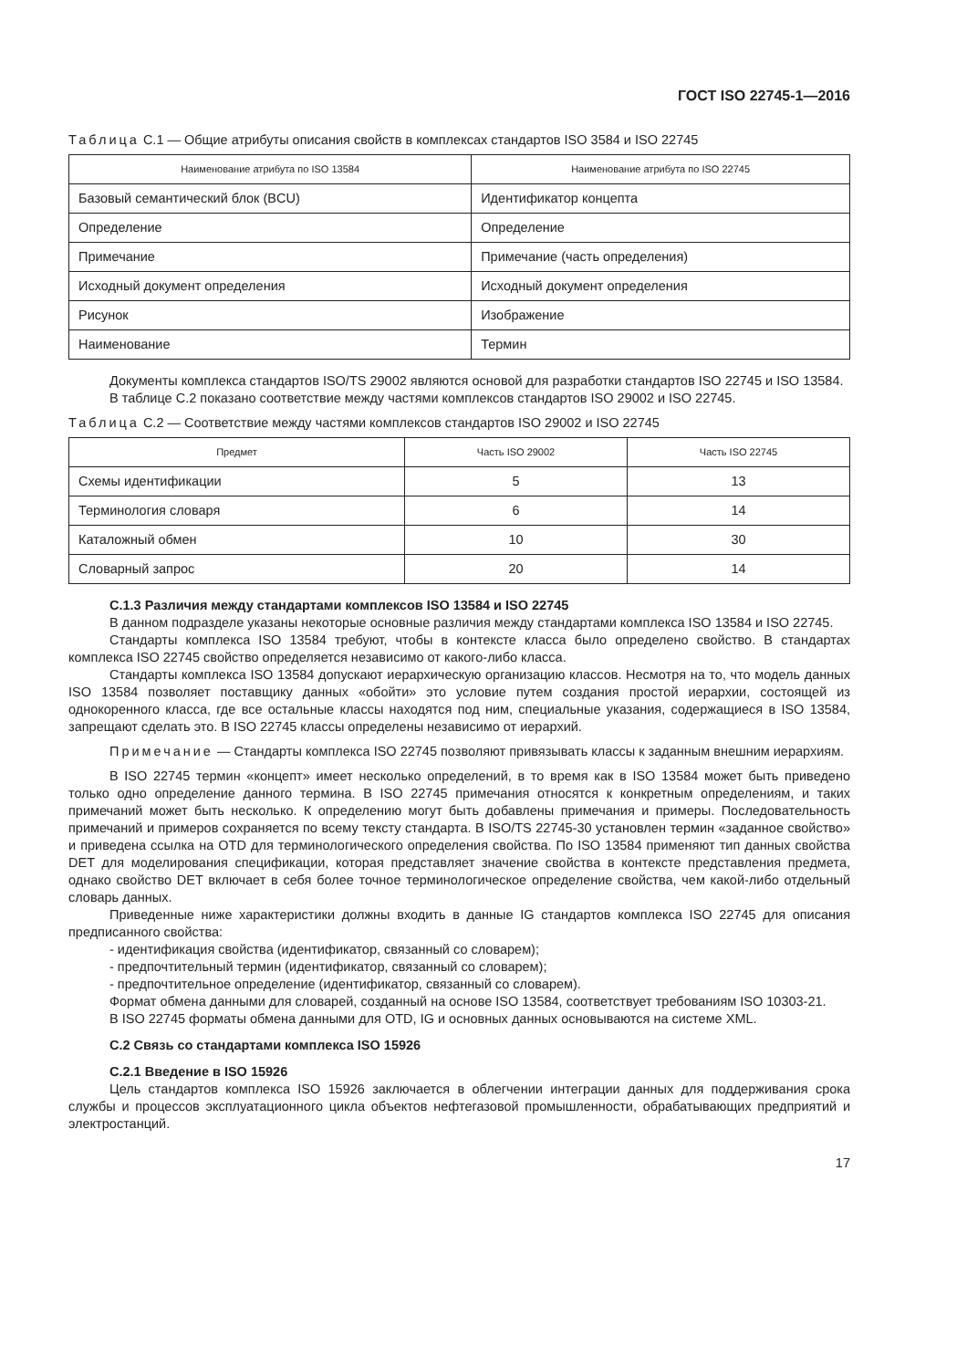ГОСТ ISO 22745-1—2016
Таблица С.1 — Общие атрибуты описания свойств в комплексах стандартов ISO 3584 и ISO 22745
| Наименование атрибута по ISO 13584 | Наименование атрибута по ISO 22745 |
| --- | --- |
| Базовый семантический блок (BCU) | Идентификатор концепта |
| Определение | Определение |
| Примечание | Примечание (часть определения) |
| Исходный документ определения | Исходный документ определения |
| Рисунок | Изображение |
| Наименование | Термин |
Документы комплекса стандартов ISO/TS 29002 являются основой для разработки стандартов ISO 22745 и ISO 13584.
В таблице С.2 показано соответствие между частями комплексов стандартов ISO 29002 и ISO 22745.
Таблица С.2 — Соответствие между частями комплексов стандартов ISO 29002 и ISO 22745
| Предмет | Часть ISO 29002 | Часть ISO 22745 |
| --- | --- | --- |
| Схемы идентификации | 5 | 13 |
| Терминология словаря | 6 | 14 |
| Каталожный обмен | 10 | 30 |
| Словарный запрос | 20 | 14 |
С.1.3 Различия между стандартами комплексов ISO 13584 и ISO 22745
В данном подразделе указаны некоторые основные различия между стандартами комплекса ISO 13584 и ISO 22745.
Стандарты комплекса ISO 13584 требуют, чтобы в контексте класса было определено свойство. В стандартах комплекса ISO 22745 свойство определяется независимо от какого-либо класса.
Стандарты комплекса ISO 13584 допускают иерархическую организацию классов. Несмотря на то, что модель данных ISO 13584 позволяет поставщику данных «обойти» это условие путем создания простой иерархии, состоящей из однокоренного класса, где все остальные классы находятся под ним, специальные указания, содержащиеся в ISO 13584, запрещают сделать это. В ISO 22745 классы определены независимо от иерархий.
Примечание — Стандарты комплекса ISO 22745 позволяют привязывать классы к заданным внешним иерархиям.
В ISO 22745 термин «концепт» имеет несколько определений, в то время как в ISO 13584 может быть приведено только одно определение данного термина. В ISO 22745 примечания относятся к конкретным определениям, и таких примечаний может быть несколько. К определению могут быть добавлены примечания и примеры. Последовательность примечаний и примеров сохраняется по всему тексту стандарта. В ISO/TS 22745-30 установлен термин «заданное свойство» и приведена ссылка на OTD для терминологического определения свойства. По ISO 13584 применяют тип данных свойства DET для моделирования спецификации, которая представляет значение свойства в контексте представления предмета, однако свойство DET включает в себя более точное терминологическое определение свойства, чем какой-либо отдельный словарь данных.
Приведенные ниже характеристики должны входить в данные IG стандартов комплекса ISO 22745 для описания предписанного свойства:
- идентификация свойства (идентификатор, связанный со словарем);
- предпочтительный термин (идентификатор, связанный со словарем);
- предпочтительное определение (идентификатор, связанный со словарем).
Формат обмена данными для словарей, созданный на основе ISO 13584, соответствует требованиям ISO 10303-21.
В ISO 22745 форматы обмена данными для OTD, IG и основных данных основываются на системе XML.
С.2 Связь со стандартами комплекса ISO 15926
С.2.1 Введение в ISO 15926
Цель стандартов комплекса ISO 15926 заключается в облегчении интеграции данных для поддерживания срока службы и процессов эксплуатационного цикла объектов нефтегазовой промышленности, обрабатывающих предприятий и электростанций.
17